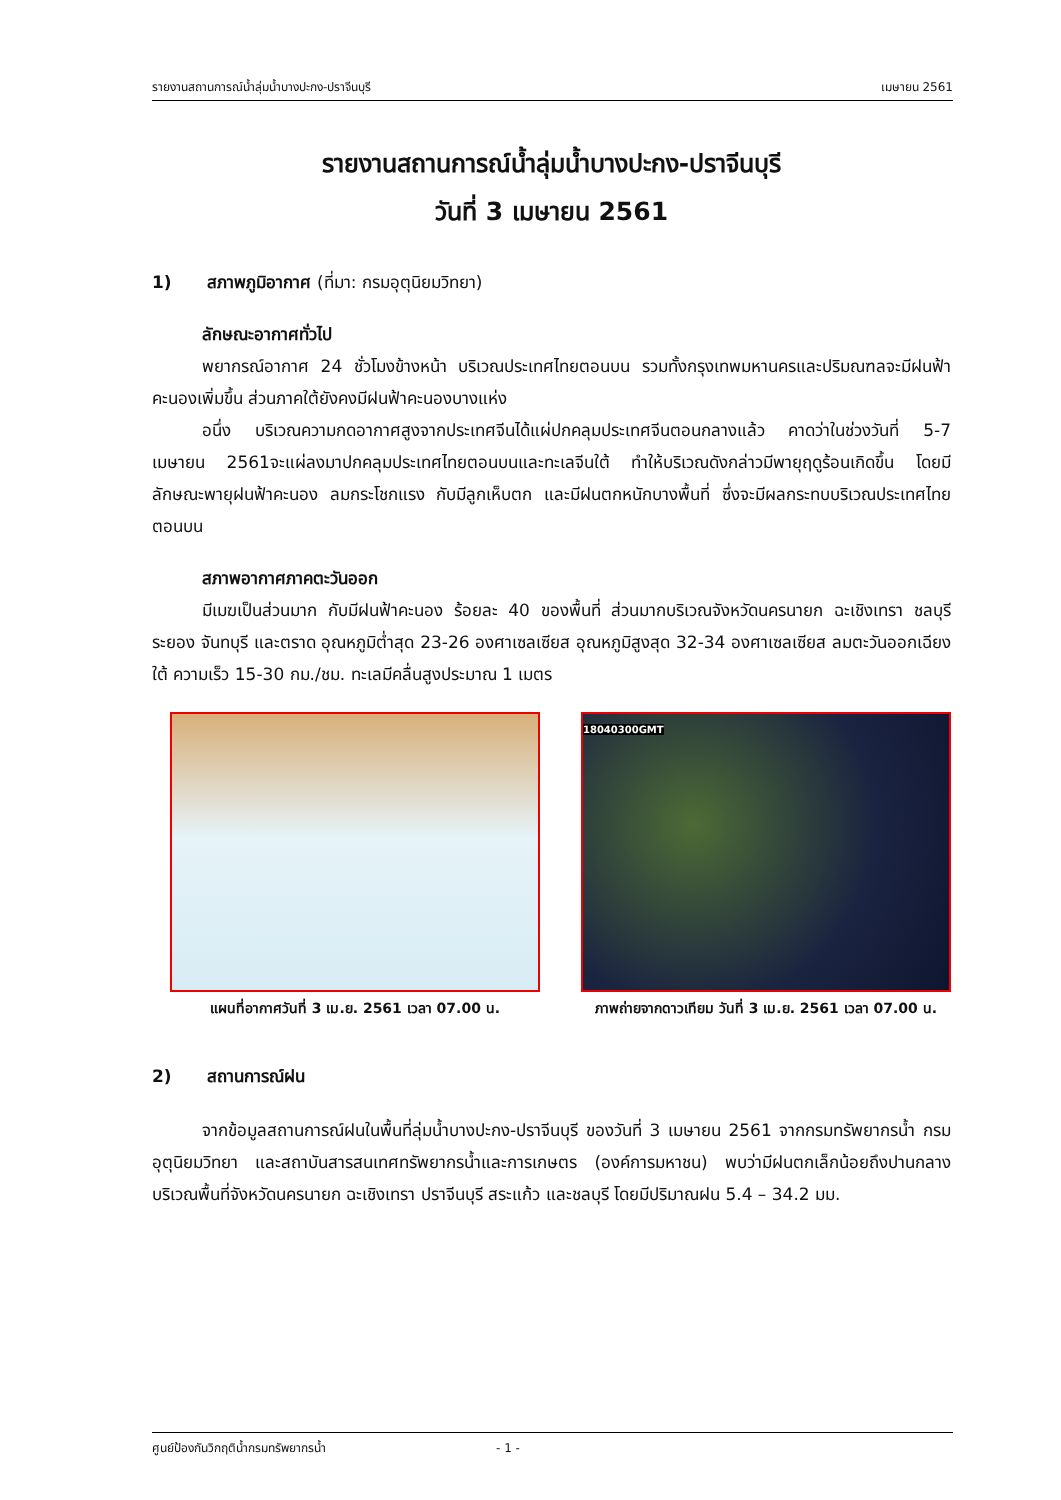รายงานสถานการณ์น้ำลุ่มน้ำบางปะกง-ปราจีนบุรี เมษายน 2561
รายงานสถานการณ์น้ำลุ่มน้ำบางปะกง-ปราจีนบุรี
วันที่ 3 เมษายน 2561
1) สภาพภูมิอากาศ (ที่มา: กรมอุตุนิยมวิทยา)
ลักษณะอากาศทั่วไป
พยากรณ์อากาศ 24 ชั่วโมงข้างหน้า บริเวณประเทศไทยตอนบน รวมทั้งกรุงเทพมหานครและปริมณฑลจะมีฝนฟ้าคะนองเพิ่มขึ้น ส่วนภาคใต้ยังคงมีฝนฟ้าคะนองบางแห่ง
อนึ่ง บริเวณความกดอากาศสูงจากประเทศจีนได้แผ่ปกคลุมประเทศจีนตอนกลางแล้ว คาดว่าในช่วงวันที่ 5-7 เมษายน 2561จะแผ่ลงมาปกคลุมประเทศไทยตอนบนและทะเลจีนใต้ ทำให้บริเวณดังกล่าวมีพายุฤดูร้อนเกิดขึ้น โดยมีลักษณะพายุฝนฟ้าคะนอง ลมกระโชกแรง กับมีลูกเห็บตก และมีฝนตกหนักบางพื้นที่ ซึ่งจะมีผลกระทบบริเวณประเทศไทยตอนบน
สภาพอากาศภาคตะวันออก
มีเมฆเป็นส่วนมาก กับมีฝนฟ้าคะนอง ร้อยละ 40 ของพื้นที่ ส่วนมากบริเวณจังหวัดนครนายก ฉะเชิงเทรา ชลบุรี ระยอง จันทบุรี และตราด อุณหภูมิต่ำสุด 23-26 องศาเซลเซียส อุณหภูมิสูงสุด 32-34 องศาเซลเซียส ลมตะวันออกเฉียงใต้ ความเร็ว 15-30 กม./ชม. ทะเลมีคลื่นสูงประมาณ 1 เมตร
แผนที่อากาศวันที่ 3 เม.ย. 2561 เวลา 07.00 น.
18040300GMT
ภาพถ่ายจากดาวเทียม วันที่ 3 เม.ย. 2561 เวลา 07.00 น.
2) สถานการณ์ฝน
จากข้อมูลสถานการณ์ฝนในพื้นที่ลุ่มน้ำบางปะกง-ปราจีนบุรี ของวันที่ 3 เมษายน 2561 จากกรมทรัพยากรน้ำ กรมอุตุนิยมวิทยา และสถาบันสารสนเทศทรัพยากรน้ำและการเกษตร (องค์การมหาชน) พบว่ามีฝนตกเล็กน้อยถึงปานกลางบริเวณพื้นที่จังหวัดนครนายก ฉะเชิงเทรา ปราจีนบุรี สระแก้ว และชลบุรี โดยมีปริมาณฝน 5.4 – 34.2 มม.
ศูนย์ป้องกันวิกฤติน้ำกรมทรัพยากรน้ำ - 1 -